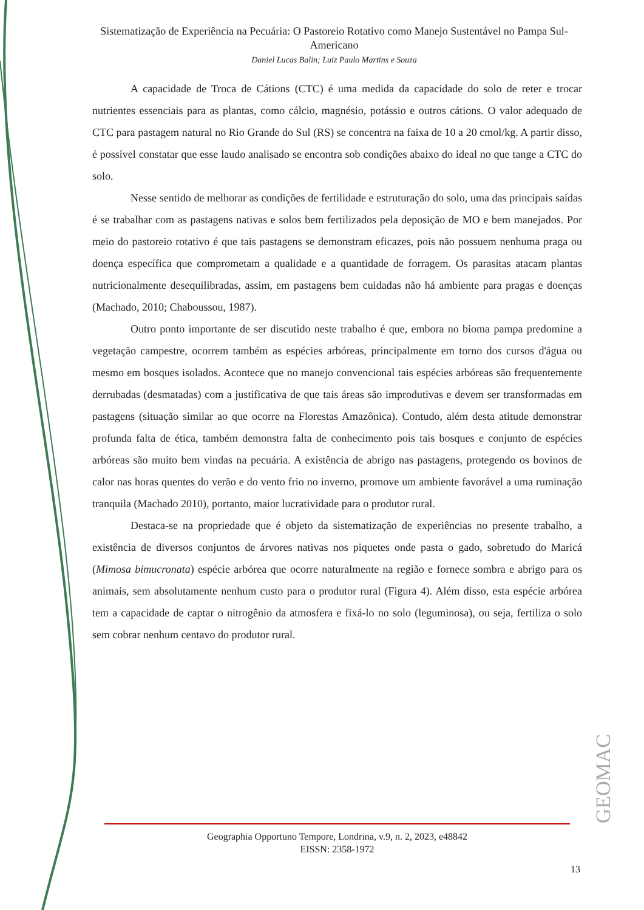Sistematização de Experiência na Pecuária: O Pastoreio Rotativo como Manejo Sustentável no Pampa Sul-Americano
Daniel Lucas Balin; Luiz Paulo Martins e Souza
A capacidade de Troca de Cátions (CTC) é uma medida da capacidade do solo de reter e trocar nutrientes essenciais para as plantas, como cálcio, magnésio, potássio e outros cátions. O valor adequado de CTC para pastagem natural no Rio Grande do Sul (RS) se concentra na faixa de 10 a 20 cmol/kg. A partir disso, é possível constatar que esse laudo analisado se encontra sob condições abaixo do ideal no que tange a CTC do solo.
Nesse sentido de melhorar as condições de fertilidade e estruturação do solo, uma das principais saídas é se trabalhar com as pastagens nativas e solos bem fertilizados pela deposição de MO e bem manejados. Por meio do pastoreio rotativo é que tais pastagens se demonstram eficazes, pois não possuem nenhuma praga ou doença específica que comprometam a qualidade e a quantidade de forragem. Os parasitas atacam plantas nutricionalmente desequilibradas, assim, em pastagens bem cuidadas não há ambiente para pragas e doenças (Machado, 2010; Chaboussou, 1987).
Outro ponto importante de ser discutido neste trabalho é que, embora no bioma pampa predomine a vegetação campestre, ocorrem também as espécies arbóreas, principalmente em torno dos cursos d'água ou mesmo em bosques isolados. Acontece que no manejo convencional tais espécies arbóreas são frequentemente derrubadas (desmatadas) com a justificativa de que tais áreas são improdutivas e devem ser transformadas em pastagens (situação similar ao que ocorre na Florestas Amazônica). Contudo, além desta atitude demonstrar profunda falta de ética, também demonstra falta de conhecimento pois tais bosques e conjunto de espécies arbóreas são muito bem vindas na pecuária. A existência de abrigo nas pastagens, protegendo os bovinos de calor nas horas quentes do verão e do vento frio no inverno, promove um ambiente favorável a uma ruminação tranquila (Machado 2010), portanto, maior lucratividade para o produtor rural.
Destaca-se na propriedade que é objeto da sistematização de experiências no presente trabalho, a existência de diversos conjuntos de árvores nativas nos piquetes onde pasta o gado, sobretudo do Maricá (Mimosa bimucronata) espécie arbórea que ocorre naturalmente na região e fornece sombra e abrigo para os animais, sem absolutamente nenhum custo para o produtor rural (Figura 4). Além disso, esta espécie arbórea tem a capacidade de captar o nitrogênio da atmosfera e fixá-lo no solo (leguminosa), ou seja, fertiliza o solo sem cobrar nenhum centavo do produtor rural.
Geographia Opportuno Tempore, Londrina, v.9, n. 2, 2023, e48842
EISSN: 2358-1972
13
GEOMAC